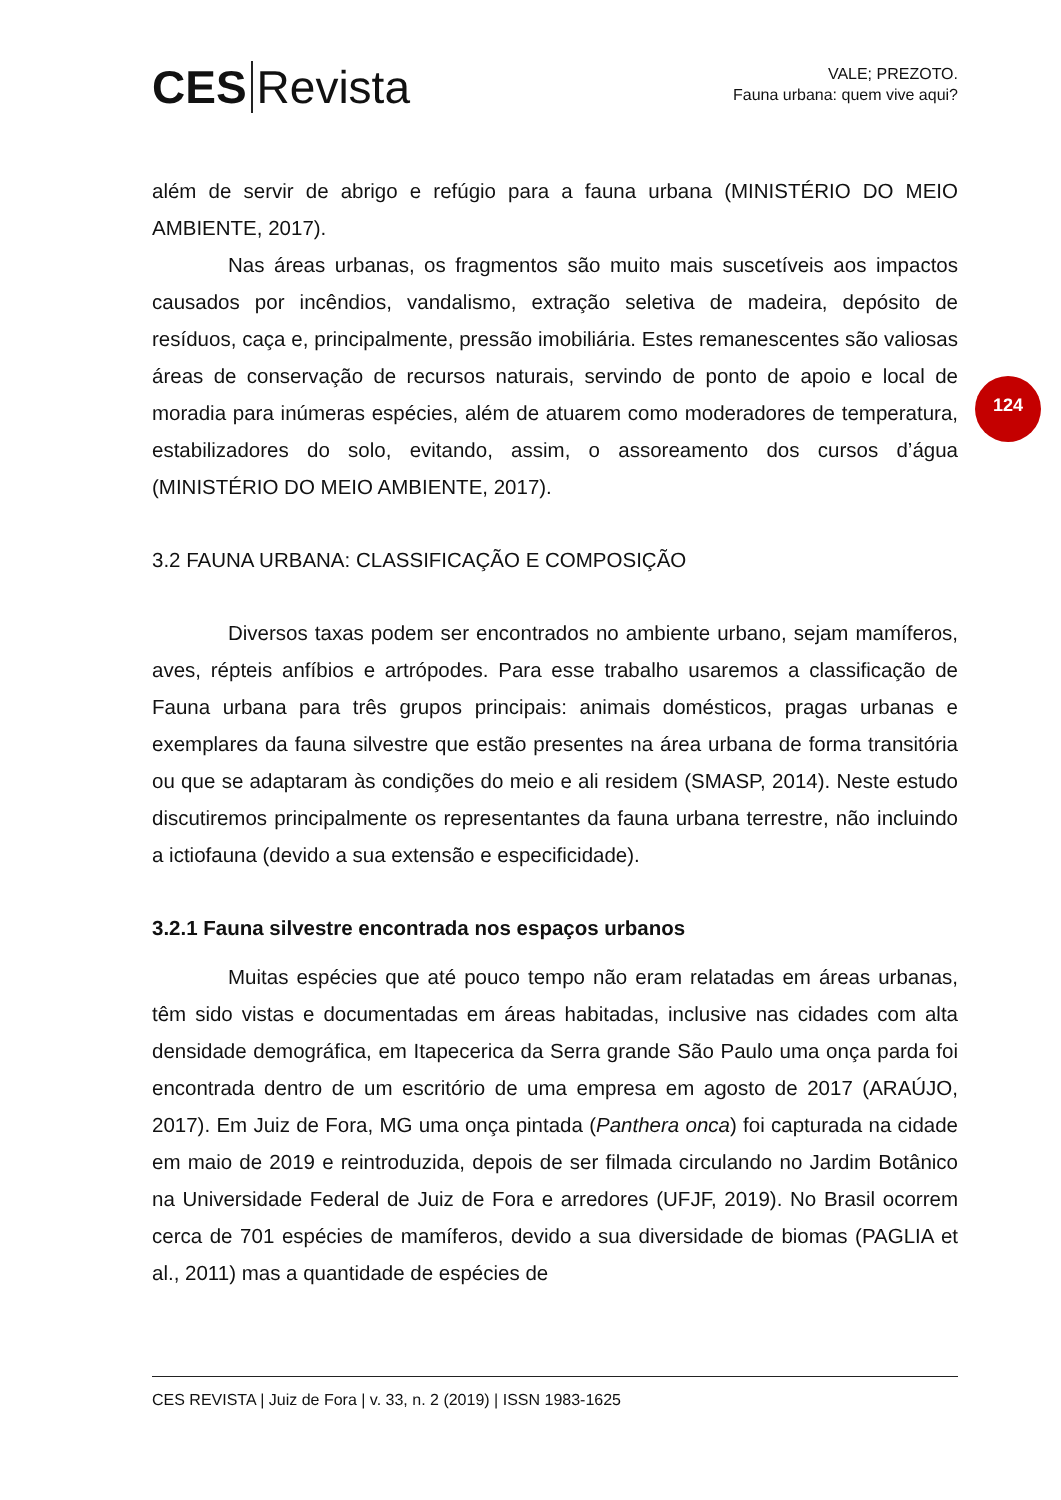CES Revista
VALE; PREZOTO.
Fauna urbana: quem vive aqui?
124
além de servir de abrigo e refúgio para a fauna urbana (MINISTÉRIO DO MEIO AMBIENTE, 2017).
Nas áreas urbanas, os fragmentos são muito mais suscetíveis aos impactos causados por incêndios, vandalismo, extração seletiva de madeira, depósito de resíduos, caça e, principalmente, pressão imobiliária. Estes remanescentes são valiosas áreas de conservação de recursos naturais, servindo de ponto de apoio e local de moradia para inúmeras espécies, além de atuarem como moderadores de temperatura, estabilizadores do solo, evitando, assim, o assoreamento dos cursos d’água (MINISTÉRIO DO MEIO AMBIENTE, 2017).
3.2 FAUNA URBANA: CLASSIFICAÇÃO E COMPOSIÇÃO
Diversos taxas podem ser encontrados no ambiente urbano, sejam mamíferos, aves, répteis anfíbios e artrópodes. Para esse trabalho usaremos a classificação de Fauna urbana para três grupos principais: animais domésticos, pragas urbanas e exemplares da fauna silvestre que estão presentes na área urbana de forma transitória ou que se adaptaram às condições do meio e ali residem (SMASP, 2014). Neste estudo discutiremos principalmente os representantes da fauna urbana terrestre, não incluindo a ictiofauna (devido a sua extensão e especificidade).
3.2.1 Fauna silvestre encontrada nos espaços urbanos
Muitas espécies que até pouco tempo não eram relatadas em áreas urbanas, têm sido vistas e documentadas em áreas habitadas, inclusive nas cidades com alta densidade demográfica, em Itapecerica da Serra grande São Paulo uma onça parda foi encontrada dentro de um escritório de uma empresa em agosto de 2017 (ARAÚJO, 2017). Em Juiz de Fora, MG uma onça pintada (Panthera onca) foi capturada na cidade em maio de 2019 e reintroduzida, depois de ser filmada circulando no Jardim Botânico na Universidade Federal de Juiz de Fora e arredores (UFJF, 2019). No Brasil ocorrem cerca de 701 espécies de mamíferos, devido a sua diversidade de biomas (PAGLIA et al., 2011) mas a quantidade de espécies de
CES REVISTA | Juiz de Fora | v. 33, n. 2 (2019) | ISSN 1983-1625